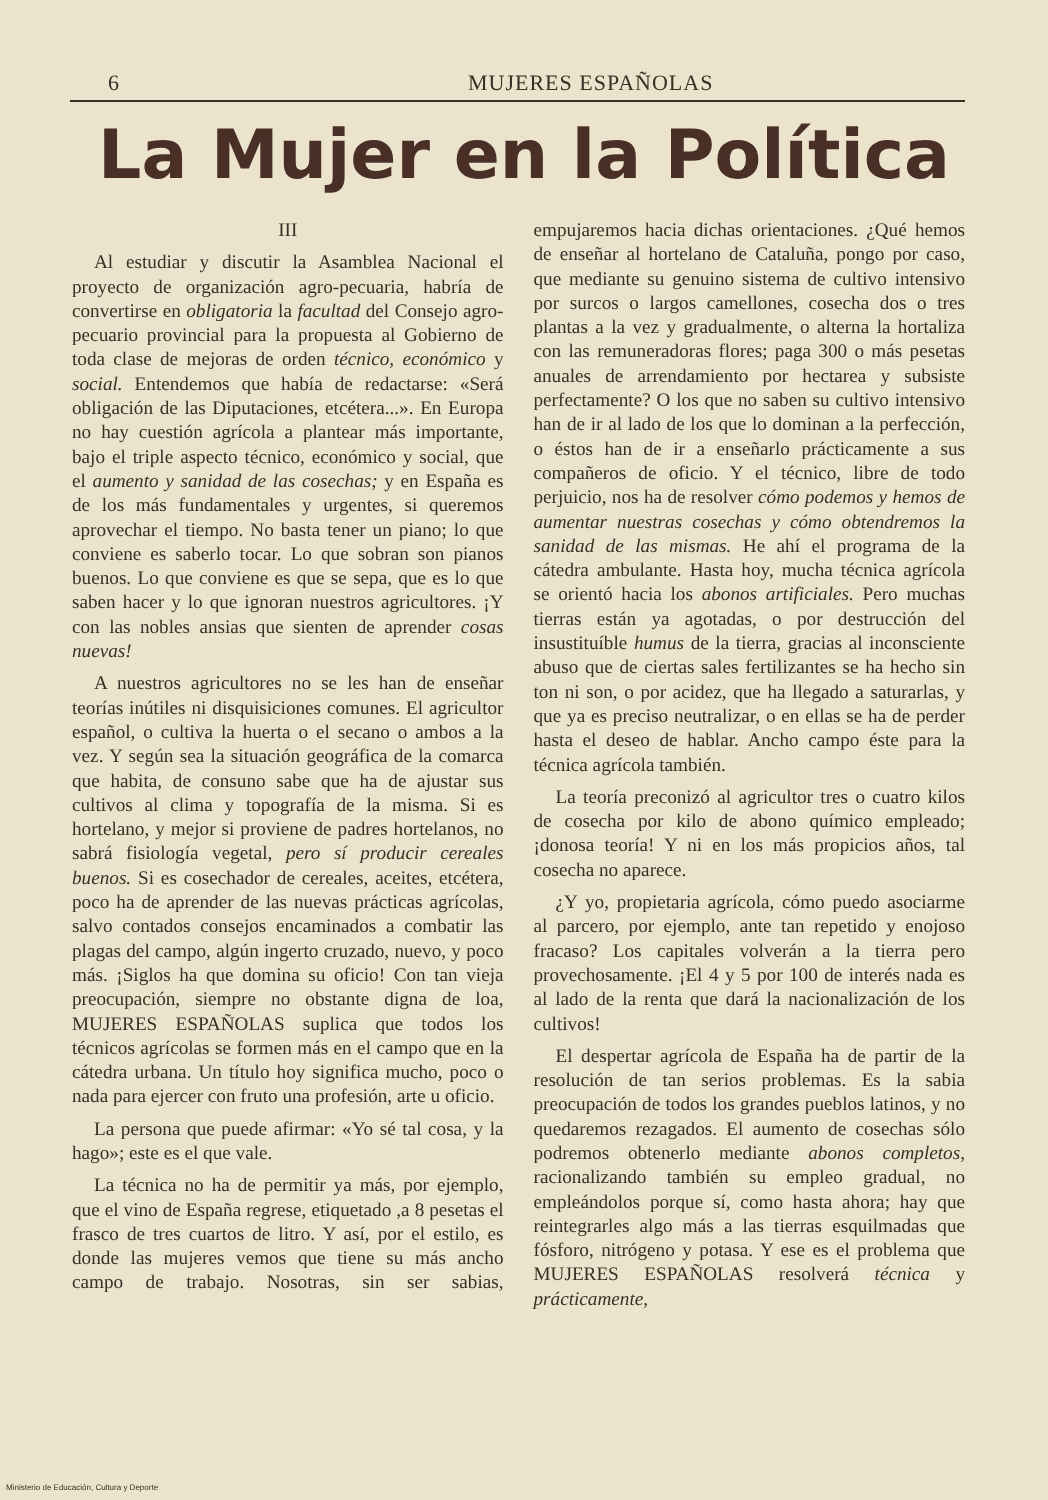6 MUJERES ESPAÑOLAS
La Mujer en la Política
III
Al estudiar y discutir la Asamblea Nacional el proyecto de organización agro-pecuaria, habría de convertirse en obligatoria la facultad del Consejo agro-pecuario provincial para la propuesta al Gobierno de toda clase de mejoras de orden técnico, económico y social. Entendemos que había de redactarse: «Será obligación de las Diputaciones, etcétera...». En Europa no hay cuestión agrícola a plantear más importante, bajo el triple aspecto técnico, económico y social, que el aumento y sanidad de las cosechas; y en España es de los más fundamentales y urgentes, si queremos aprovechar el tiempo. No basta tener un piano; lo que conviene es saberlo tocar. Lo que sobran son pianos buenos. Lo que conviene es que se sepa, que es lo que saben hacer y lo que ignoran nuestros agricultores. ¡Y con las nobles ansias que sienten de aprender cosas nuevas!
A nuestros agricultores no se les han de enseñar teorías inútiles ni disquisiciones comunes. El agricultor español, o cultiva la huerta o el secano o ambos a la vez. Y según sea la situación geográfica de la comarca que habita, de consuno sabe que ha de ajustar sus cultivos al clima y topografía de la misma. Si es hortelano, y mejor si proviene de padres hortelanos, no sabrá fisiología vegetal, pero sí producir cereales buenos. Si es cosechador de cereales, aceites, etcétera, poco ha de aprender de las nuevas prácticas agrícolas, salvo contados consejos encaminados a combatir las plagas del campo, algún ingerto cruzado, nuevo, y poco más. ¡Siglos ha que domina su oficio! Con tan vieja preocupación, siempre no obstante digna de loa, MUJERES ESPAÑOLAS suplica que todos los técnicos agrícolas se formen más en el campo que en la cátedra urbana. Un título hoy significa mucho, poco o nada para ejercer con fruto una profesión, arte u oficio.
La persona que puede afirmar: «Yo sé tal cosa, y la hago»; este es el que vale.
La técnica no ha de permitir ya más, por ejemplo, que el vino de España regrese, etiquetado ,a 8 pesetas el frasco de tres cuartos de litro. Y así, por el estilo, es donde las mujeres vemos que tiene su más ancho campo de trabajo. Nosotras, sin ser sabias, empujaremos hacia dichas orientaciones. ¿Qué hemos de enseñar al hortelano de Cataluña, pongo por caso, que mediante su genuino sistema de cultivo intensivo por surcos o largos camellones, cosecha dos o tres plantas a la vez y gradualmente, o alterna la hortaliza con las remuneradoras flores; paga 300 o más pesetas anuales de arrendamiento por hectarea y subsiste perfectamente? O los que no saben su cultivo intensivo han de ir al lado de los que lo dominan a la perfección, o éstos han de ir a enseñarlo prácticamente a sus compañeros de oficio. Y el técnico, libre de todo perjuicio, nos ha de resolver cómo podemos y hemos de aumentar nuestras cosechas y cómo obtendremos la sanidad de las mismas. He ahí el programa de la cátedra ambulante. Hasta hoy, mucha técnica agrícola se orientó hacia los abonos artificiales. Pero muchas tierras están ya agotadas, o por destrucción del insustituíble humus de la tierra, gracias al inconsciente abuso que de ciertas sales fertilizantes se ha hecho sin ton ni son, o por acidez, que ha llegado a saturarlas, y que ya es preciso neutralizar, o en ellas se ha de perder hasta el deseo de hablar. Ancho campo éste para la técnica agrícola también.
La teoría preconizó al agricultor tres o cuatro kilos de cosecha por kilo de abono químico empleado; ¡donosa teoría! Y ni en los más propicios años, tal cosecha no aparece.
¿Y yo, propietaria agrícola, cómo puedo asociarme al parcero, por ejemplo, ante tan repetido y enojoso fracaso? Los capitales volverán a la tierra pero provechosamente. ¡El 4 y 5 por 100 de interés nada es al lado de la renta que dará la nacionalización de los cultivos!
El despertar agrícola de España ha de partir de la resolución de tan serios problemas. Es la sabia preocupación de todos los grandes pueblos latinos, y no quedaremos rezagados. El aumento de cosechas sólo podremos obtenerlo mediante abonos completos, racionalizando también su empleo gradual, no empleándolos porque sí, como hasta ahora; hay que reintegrarles algo más a las tierras esquilmadas que fósforo, nitrógeno y potasa. Y ese es el problema que MUJERES ESPAÑOLAS resolverá técnica y prácticamente,
Ministerio de Educación, Cultura y Deporte